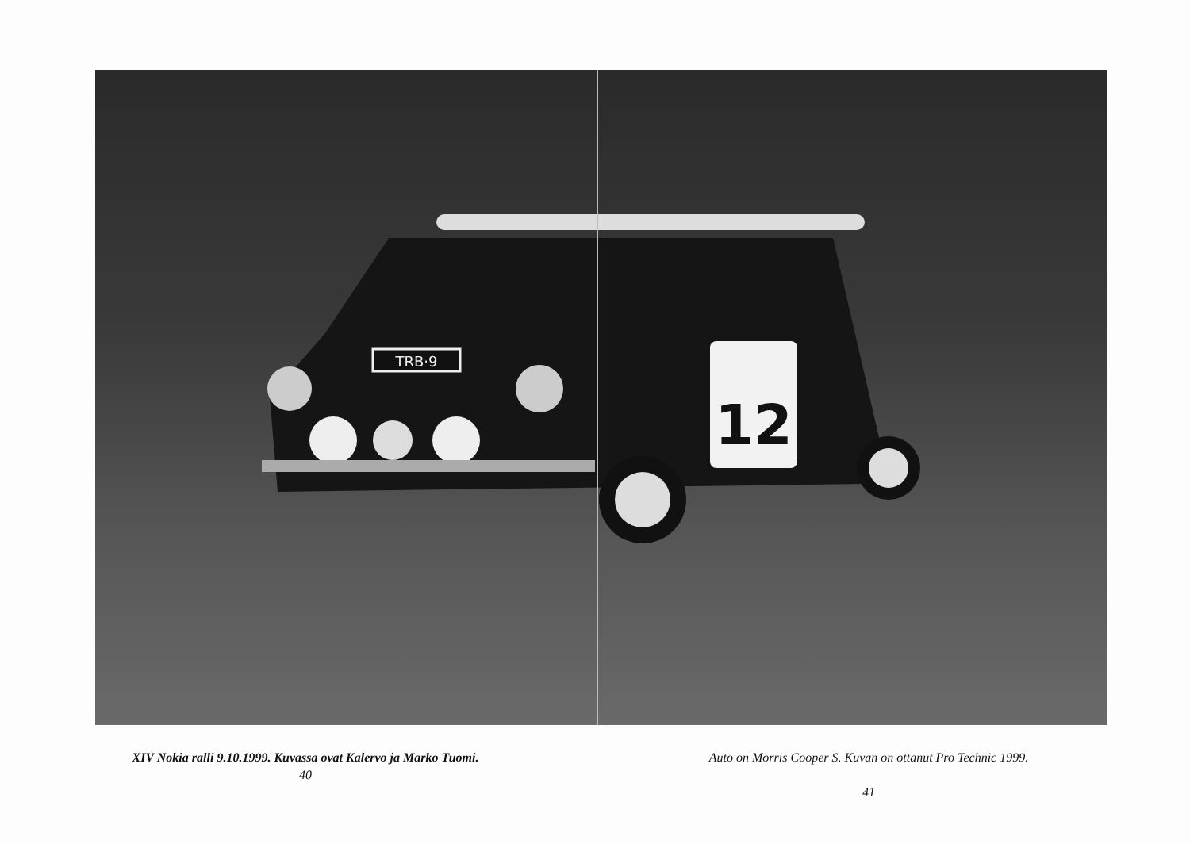TRB·9
12
XIV Nokia ralli 9.10.1999. Kuvassa ovat Kalervo ja Marko Tuomi.
40
Auto on Morris Cooper S. Kuvan on ottanut Pro Technic 1999.
41